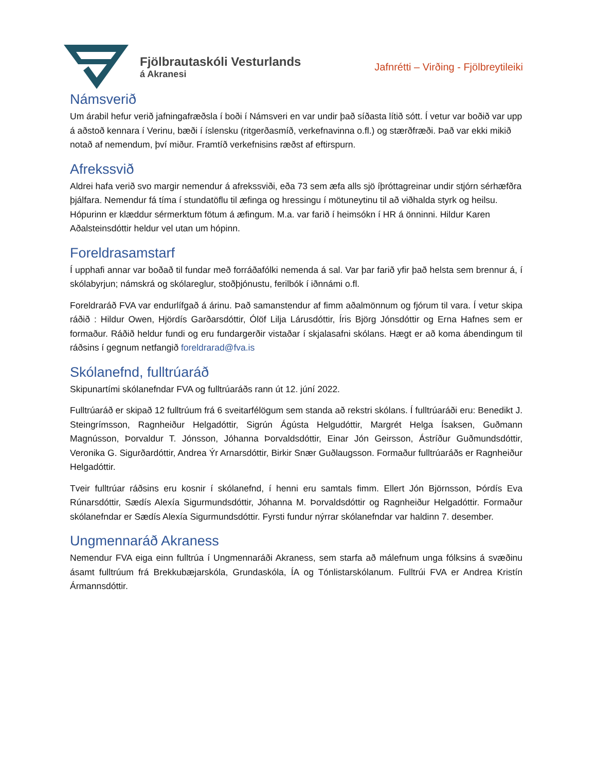Fjölbrautaskóli Vesturlands
á Akranesi
Jafnrétti – Virðing - Fjölbreytileiki
Námsverið
Um árabil hefur verið jafningafræðsla í boði í Námsveri en var undir það síðasta lítið sótt. Í vetur var boðið var upp á aðstoð kennara í Verinu, bæði í íslensku (ritgerðasmíð, verkefnavinna o.fl.) og stærðfræði. Það var ekki mikið notað af nemendum, því miður. Framtíð verkefnisins ræðst af eftirspurn.
Afrekssvið
Aldrei hafa verið svo margir nemendur á afrekssviði, eða 73 sem æfa alls sjö íþróttagreinar undir stjórn sérhæfðra þjálfara. Nemendur fá tíma í stundatöflu til æfinga og hressingu í mötuneytinu til að viðhalda styrk og heilsu. Hópurinn er klæddur sérmerktum fötum á æfingum. M.a. var farið í heimsókn í HR á önninni. Hildur Karen Aðalsteinsdóttir heldur vel utan um hópinn.
Foreldrasamstarf
Í upphafi annar var boðað til fundar með forráðafólki nemenda á sal. Var þar farið yfir það helsta sem brennur á, í skólabyrjun; námskrá og skólareglur, stoðþjónustu, ferilbók í iðnnámi o.fl.
Foreldraráð FVA var endurlífgað á árinu. Það samanstendur af fimm aðalmönnum og fjórum til vara. Í vetur skipa ráðið : Hildur Owen, Hjördís Garðarsdóttir, Ólöf Lilja Lárusdóttir, Íris Björg Jónsdóttir og Erna Hafnes sem er formaður. Ráðið heldur fundi og eru fundargerðir vistaðar í skjalasafni skólans. Hægt er að koma ábendingum til ráðsins í gegnum netfangið foreldrarad@fva.is
Skólanefnd, fulltrúaráð
Skipunartími skólanefndar FVA og fulltrúaráðs rann út 12. júní 2022.
Fulltrúaráð er skipað 12 fulltrúum frá 6 sveitarfélögum sem standa að rekstri skólans. Í fulltrúaráði eru: Benedikt J. Steingrímsson, Ragnheiður Helgadóttir, Sigrún Ágústa Helgudóttir, Margrét Helga Ísaksen, Guðmann Magnússon, Þorvaldur T. Jónsson, Jóhanna Þorvaldsdóttir, Einar Jón Geirsson, Ástríður Guðmundsdóttir, Veronika G. Sigurðardóttir, Andrea Ýr Arnarsdóttir, Birkir Snær Guðlaugsson. Formaður fulltrúaráðs er Ragnheiður Helgadóttir.
Tveir fulltrúar ráðsins eru kosnir í skólanefnd, í henni eru samtals fimm. Ellert Jón Björnsson, Þórdís Eva Rúnarsdóttir, Sædís Alexía Sigurmundsdóttir, Jóhanna M. Þorvaldsdóttir og Ragnheiður Helgadóttir. Formaður skólanefndar er Sædís Alexía Sigurmundsdóttir. Fyrsti fundur nýrrar skólanefndar var haldinn 7. desember.
Ungmennaráð Akraness
Nemendur FVA eiga einn fulltrúa í Ungmennaráði Akraness, sem starfa að málefnum unga fólksins á svæðinu ásamt fulltrúum frá Brekkubæjarskóla, Grundaskóla, ÍA og Tónlistarskólanum. Fulltrúi FVA er Andrea Kristín Ármannsdóttir.